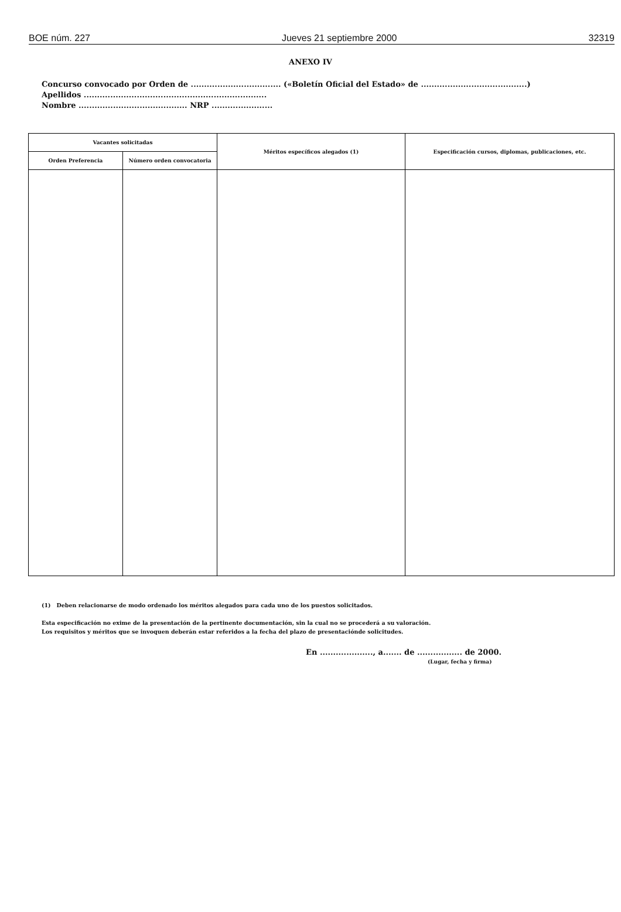BOE núm. 227 Jueves 21 septiembre 2000 32319
ANEXO IV
Concurso convocado por Orden de .................................. («Boletín Oficial del Estado» de ........................................)
Apellidos .....................................................................
Nombre ......................................... NRP .......................
| Vacantes solicitadas | | Méritos específicos alegados (1) | Especificación cursos, diplomas, publicaciones, etc. |
| --- | --- | --- | --- |
| Orden Preferencia | Número orden convocatoria | | |
(1) Deben relacionarse de modo ordenado los méritos alegados para cada uno de los puestos solicitados.
Esta especificación no exime de la presentación de la pertinente documentación, sin la cual no se procederá a su valoración.
Los requisitos y méritos que se invoquen deberán estar referidos a la fecha del plazo de presentaciónde solicitudes.
En ...................., a....... de ................. de 2000.
(Lugar, fecha y firma)